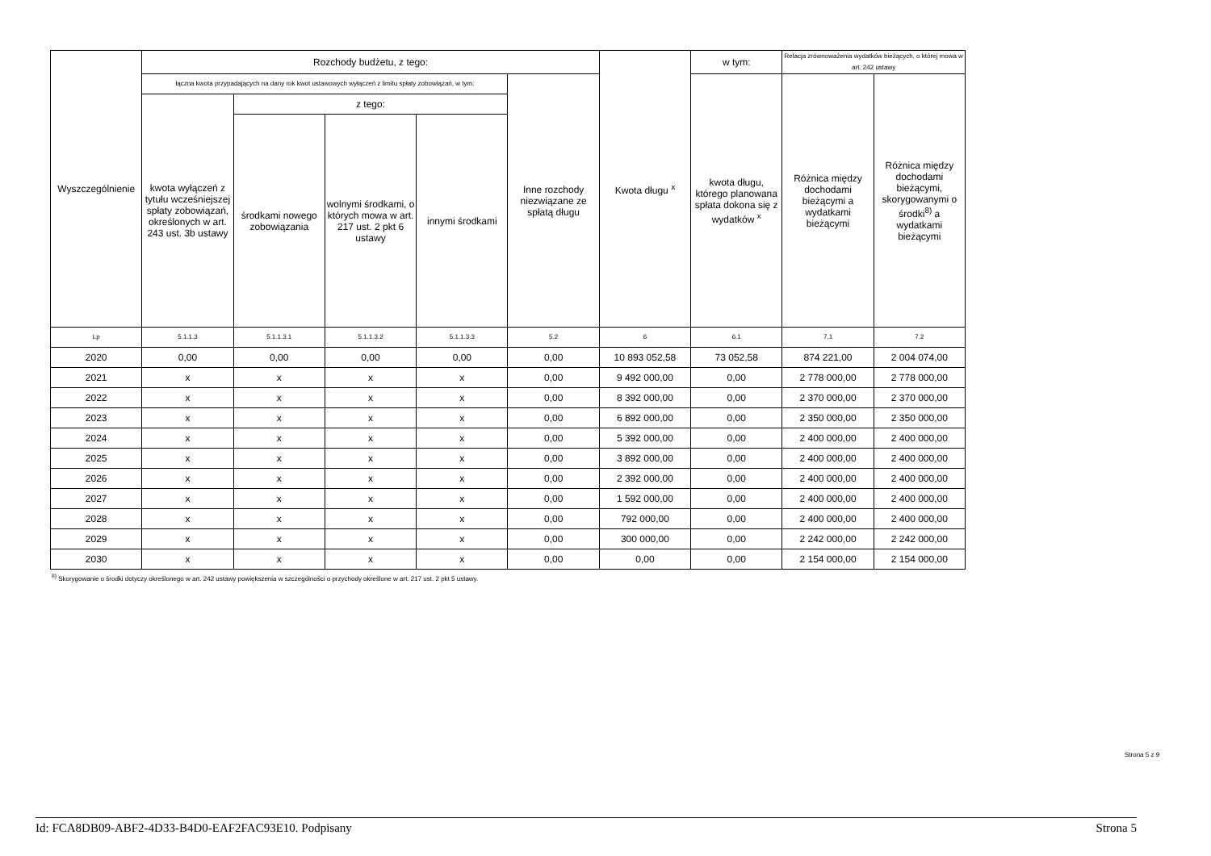| Wyszczególnienie | Rozchody budżetu, z tego: | | | | | Kwota długu <sup>x</sup> | w tym: | Relacja zrównoważenia wydatków bieżących, o której mowa w art. 242 ustawy | |
| --- | --- | --- | --- | --- | --- | --- | --- | --- | --- |
| | łączna kwota przypadających na dany rok kwot ustawowych wyłączeń z limitu spłaty zobowiązań, w tym: | | | | Inne rozchody niezwiązane ze spłatą długu | | kwota długu, którego planowana spłata dokona się z wydatków <sup>x</sup> | Różnica między dochodami bieżącymi a wydatkami bieżącymi | Różnica między dochodami bieżącymi, skorygowanymi o środki<sup>8)</sup> a wydatkami bieżącymi |
| | kwota wyłączeń z tytułu wcześniejszej spłaty zobowiązań, określonych w art. 243 ust. 3b ustawy | z tego: | | | | | | | |
| | | środkami nowego zobowiązania | wolnymi środkami, o których mowa w art. 217 ust. 2 pkt 6 ustawy | innymi środkami | | | | | |
| Lp | 5.1.1.3 | 5.1.1.3.1 | 5.1.1.3.2 | 5.1.1.3.3 | 5.2 | 6 | 6.1 | 7.1 | 7.2 |
| 2020 | 0,00 | 0,00 | 0,00 | 0,00 | 0,00 | 10 893 052,58 | 73 052,58 | 874 221,00 | 2 004 074,00 |
| 2021 | x | x | x | x | 0,00 | 9 492 000,00 | 0,00 | 2 778 000,00 | 2 778 000,00 |
| 2022 | x | x | x | x | 0,00 | 8 392 000,00 | 0,00 | 2 370 000,00 | 2 370 000,00 |
| 2023 | x | x | x | x | 0,00 | 6 892 000,00 | 0,00 | 2 350 000,00 | 2 350 000,00 |
| 2024 | x | x | x | x | 0,00 | 5 392 000,00 | 0,00 | 2 400 000,00 | 2 400 000,00 |
| 2025 | x | x | x | x | 0,00 | 3 892 000,00 | 0,00 | 2 400 000,00 | 2 400 000,00 |
| 2026 | x | x | x | x | 0,00 | 2 392 000,00 | 0,00 | 2 400 000,00 | 2 400 000,00 |
| 2027 | x | x | x | x | 0,00 | 1 592 000,00 | 0,00 | 2 400 000,00 | 2 400 000,00 |
| 2028 | x | x | x | x | 0,00 | 792 000,00 | 0,00 | 2 400 000,00 | 2 400 000,00 |
| 2029 | x | x | x | x | 0,00 | 300 000,00 | 0,00 | 2 242 000,00 | 2 242 000,00 |
| 2030 | x | x | x | x | 0,00 | 0,00 | 0,00 | 2 154 000,00 | 2 154 000,00 |
<sup>8)</sup> Skorygowanie o środki dotyczy określonego w art. 242 ustawy powiększenia w szczególności o przychody określone w art. 217 ust. 2 pkt 5 ustawy.
Strona 5 z 9
Id: FCA8DB09-ABF2-4D33-B4D0-EAF2FAC93E10. Podpisany Strona 5